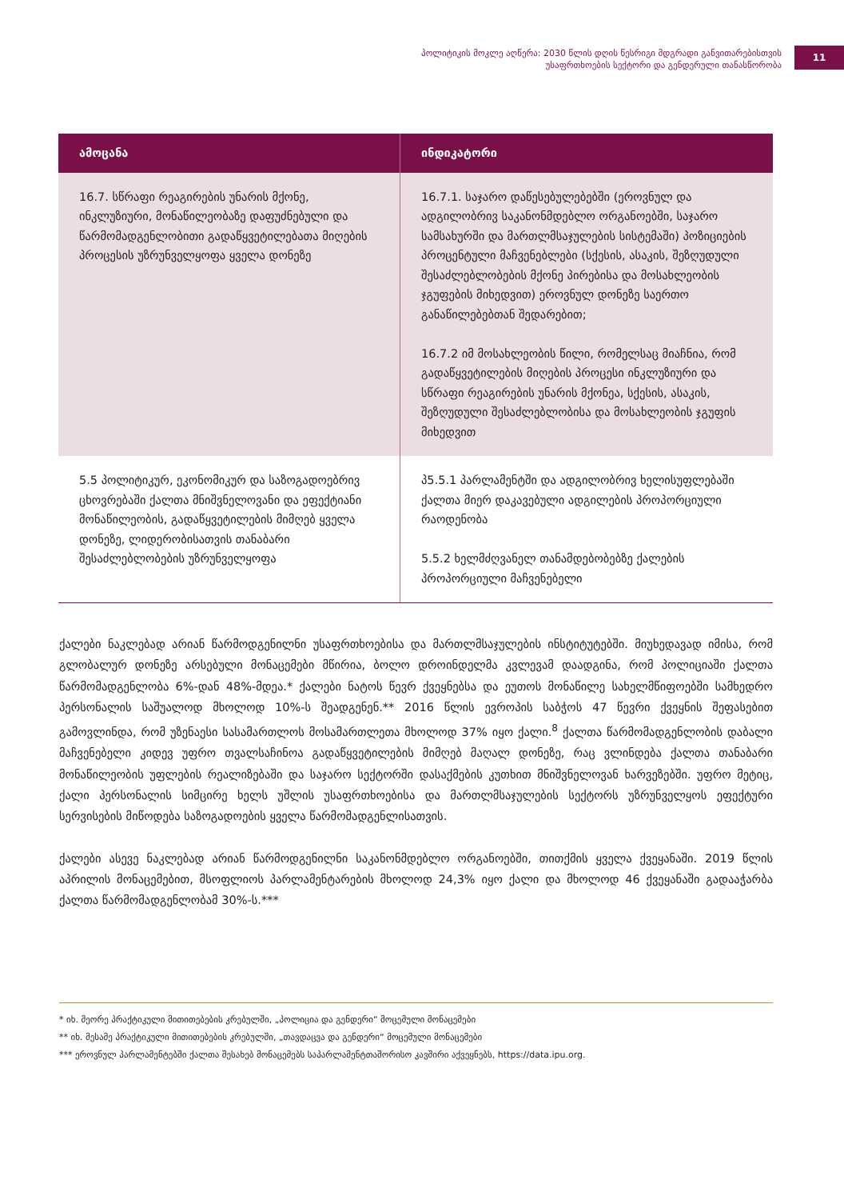პოლიტიკის მოკლე აღწერა: 2030 წლის დღის წესრიგი მდგრადი განვითარებისთვის
უსაფრთხოების სექტორი და გენდერული თანასწორობა
11
| ამოცანა | ინდიკატორი |
| --- | --- |
| 16.7. სწრაფი რეაგირების უნარის მქონე, ინკლუზიური, მონაწილეობაზე დაფუძნებული და წარმომადგენლობითი გადაწყვეტილებათა მიღების პროცესის უზრუნველყოფა ყველა დონეზე | 16.7.1. საჯარო დაწესებულებებში (ეროვნულ და ადგილობრივ საკანონმდებლო ორგანოებში, საჯარო სამსახურში და მართლმსაჯულების სისტემაში) პოზიციების პროცენტული მაჩვენებლები (სქესის, ასაკის, შეზღუდული შესაძლებლობების მქონე პირებისა და მოსახლეობის ჯგუფების მიხედვით) ეროვნულ დონეზე საერთო განაწილებებთან შედარებით; 16.7.2 იმ მოსახლეობის წილი, რომელსაც მიაჩნია, რომ გადაწყვეტილების მიღების პროცესი ინკლუზიური და სწრაფი რეაგირების უნარის მქონეა, სქესის, ასაკის, შეზღუდული შესაძლებლობისა და მოსახლეობის ჯგუფის მიხედვით |
| 5.5 პოლიტიკურ, ეკონომიკურ და საზოგადოებრივ ცხოვრებაში ქალთა მნიშვნელოვანი და ეფექტიანი მონაწილეობის, გადაწყვეტილების მიმღებ ყველა დონეზე, ლიდერობისათვის თანაბარი შესაძლებლობების უზრუნველყოფა | პ5.5.1 პარლამენტში და ადგილობრივ ხელისუფლებაში ქალთა მიერ დაკავებული ადგილების პროპორციული რაოდენობა 5.5.2 ხელმძღვანელ თანამდებობებზე ქალების პროპორციული მაჩვენებელი |
ქალები ნაკლებად არიან წარმოდგენილნი უსაფრთხოებისა და მართლმსაჯულების ინსტიტუტებში. მიუხედავად იმისა, რომ გლობალურ დონეზე არსებული მონაცემები მწირია, ბოლო დროინდელმა კვლევამ დაადგინა, რომ პოლიციაში ქალთა წარმომადგენლობა 6%-დან 48%-მდეა.* ქალები ნატოს წევრ ქვეყნებსა და ეუთოს მონაწილე სახელმწიფოებში სამხედრო პერსონალის საშუალოდ მხოლოდ 10%-ს შეადგენენ.** 2016 წლის ევროპის საბჭოს 47 წევრი ქვეყნის შეფასებით გამოვლინდა, რომ უზენაესი სასამართლოს მოსამართლეთა მხოლოდ 37% იყო ქალი.<sup>8</sup> ქალთა წარმომადგენლობის დაბალი მაჩვენებელი კიდევ უფრო თვალსაჩინოა გადაწყვეტილების მიმღებ მაღალ დონეზე, რაც ვლინდება ქალთა თანაბარი მონაწილეობის უფლების რეალიზებაში და საჯარო სექტორში დასაქმების კუთხით მნიშვნელოვან ხარვეზებში. უფრო მეტიც, ქალი პერსონალის სიმცირე ხელს უშლის უსაფრთხოებისა და მართლმსაჯულების სექტორს უზრუნველყოს ეფექტური სერვისების მიწოდება საზოგადოების ყველა წარმომადგენლისათვის.
ქალები ასევე ნაკლებად არიან წარმოდგენილნი საკანონმდებლო ორგანოებში, თითქმის ყველა ქვეყანაში. 2019 წლის აპრილის მონაცემებით, მსოფლიოს პარლამენტარების მხოლოდ 24,3% იყო ქალი და მხოლოდ 46 ქვეყანაში გადააჭარბა ქალთა წარმომადგენლობამ 30%-ს.***
* იხ. მეორე პრაქტიკული მითითებების კრებულში, „პოლიცია და გენდერი“ მოცემული მონაცემები
** იხ. მესამე პრაქტიკული მითითებების კრებულში, „თავდაცვა და გენდერი“ მოცემული მონაცემები
*** ეროვნულ პარლამენტებში ქალთა შესახებ მონაცემებს საპარლამენტთაშორისო კავშირი აქვეყნებს, https://data.ipu.org.